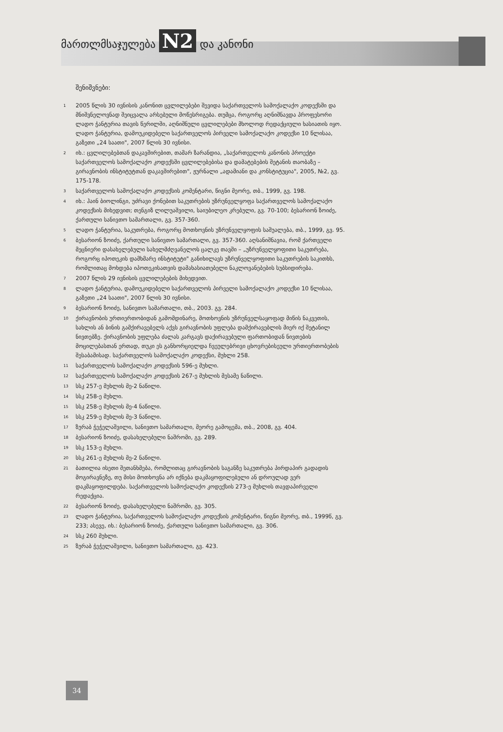მართლმსაჯულება N2 და კანონი
შენიშვნები:
<sup>1</sup>
2005 წლის 30 ივნისის კანონით ცვლილებები შევიდა საქართველოს სამოქალაქო კოდექსში და მნიშვნელოვნად შეიცვალა არსებული მოწესრიგება. თუმცა, როგორც აღნიშნავდა პროფესორი ლადო ჭანტურია თავის წერილში, აღნიშნული ცვლილებები მხოლოდ რედაქციული ხასიათის იყო. ლადო ჭანტურია, დამოუკიდებელი საქართველოს პირველი სამოქალაქო კოდექსი 10 წლისაა, გაზეთი „24 საათი", 2007 წლის 30 ივნისი.
<sup>2</sup>
იხ.: ცვლილებებთან დაკავშირებით, თამარ ზარანდია, „საქართველოს კანონის პროექტი საქართველოს სამოქალაქო კოდექსში ცვლილებებისა და დამატებების შეტანის თაობაზე – გირავნობის ინსტიტუტთან დაკავშირებით", ჟურნალი „ადამიანი და კონსტიტუცია", 2005, №2, გვ. 175-178.
<sup>3</sup>
საქართველოს სამოქალაქო კოდექსის კომენტარი, წიგნი მეორე, თბ., 1999, გვ. 198.
<sup>4</sup>
იხ.: ჰაინ ბიოლინგი, უძრავი ქონებით საკუთრების უზრუნველყოფა საქართველოს სამოქალაქო კოდექსის მიხედვით; თენგიზ ლილუაშვილი, საიუბილეო კრებული, გვ. 70-100; ბესარიონ ზოიძე, ქართული სანივთო სამართალი, გვ. 357-360.
<sup>5</sup>
ლადო ჭანტურია, საკუთრება, როგორც მოთხოვნის უზრუნველყოფის საშუალება, თბ., 1999, გვ. 95.
<sup>6</sup>
ბესარიონ ზოიძე, ქართული სანივთო სამართალი, გვ. 357-360. აღსანიშნავია, რომ ქართველი მეცნიერი დასახელებული სახელმძღვანელოს ცალკე თავში – „უზრუნველყოფითი საკუთრება, როგორც იპოთეკის დამხმარე ინსტიტუტი" განიხილავს უზრუნველყოფითი საკუთრების საკითხს, რომლითაც მოხდება იპოთეკისათვის დამახასიათებელი ნაკლოვანებების სუბსიდირება.
<sup>7</sup>
2007 წლის 29 ივნისის ცვლილებების მიხედვით.
<sup>8</sup>
ლადო ჭანტურია, დამოუკიდებელი საქართველოს პირველი სამოქალაქო კოდექსი 10 წლისაა, გაზეთი „24 საათი", 2007 წლის 30 ივნისი.
<sup>9</sup>
ბესარიონ ზოიძე, სანივთო სამართალი, თბ., 2003. გვ. 284.
<sup>10</sup>
ქირავნობის ურთიერთობიდან გამომდინარე, მოთხოვნის უზრუნველსაყოფად მიწის ნაკვეთის, სახლის ან ბინის გამქირავებელს აქვს გირავნობის უფლება დამქირავებლის მიერ იქ შეტანილ ნივთებზე. ქირავნობის უფლება ძალას კარგავს დაქირავებული ფართობიდან ნივთების მოცილებასთან ერთად, თუკი ეს განხორციელდა ჩვეულებრივი ცხოვრებისეული ურთიერთობების შესაბამისად. საქართველოს სამოქალაქო კოდექსი, მუხლი 258.
<sup>11</sup>
საქართველოს სამოქალაქო კოდექსის 596-ე მუხლი.
<sup>12</sup>
საქართველოს სამოქალაქო კოდექსის 267-ე მუხლის მესამე ნაწილი.
<sup>13</sup>
სსკ 257-ე მუხლის მე-2 ნაწილი.
<sup>14</sup>
სსკ 258-ე მუხლი.
<sup>15</sup>
სსკ 258-ე მუხლის მე-4 ნაწილი.
<sup>16</sup>
სსკ 259-ე მუხლის მე-3 ნაწილი.
<sup>17</sup>
ზურაბ ჭეჭელაშვილი, სანივთო სამართალი, მეორე გამოცემა, თბ., 2008, გვ. 404.
<sup>18</sup>
ბესარიონ ზოიძე, დასახელებული ნაშრომი, გვ. 289.
<sup>19</sup>
სსკ 153-ე მუხლი.
<sup>20</sup>
სსკ 261-ე მუხლის მე-2 ნაწილი.
<sup>21</sup>
ბათილია ისეთი შეთანხმება, რომლითაც გირავნობის საგანზე საკუთრება პირდაპირ გადადის მოგირავნეზე, თუ მისი მოთხოვნა არ იქნება დაკმაყოფილებული ან დროულად ვერ დაკმაყოფილდება. საქართველოს სამოქალაქო კოდექსის 273-ე მუხლის თავდაპირველი რედაქცია.
<sup>22</sup>
ბესარიონ ზოიძე, დასახელებული ნაშრომი, გვ. 305.
<sup>23</sup>
ლადო ჭანტურია, საქართველოს სამოქალაქო კოდექსის კომენტარი, წიგნი მეორე, თბ., 1999წ, გვ. 233; ასევე, იხ.: ბესარიონ ზოიძე, ქართული სანივთო სამართალი, გვ. 306.
<sup>24</sup>
სსკ 260 მუხლი.
<sup>25</sup>
ზურაბ ჭეჭელაშვილი, სანივთო სამართალი, გვ. 423.
34